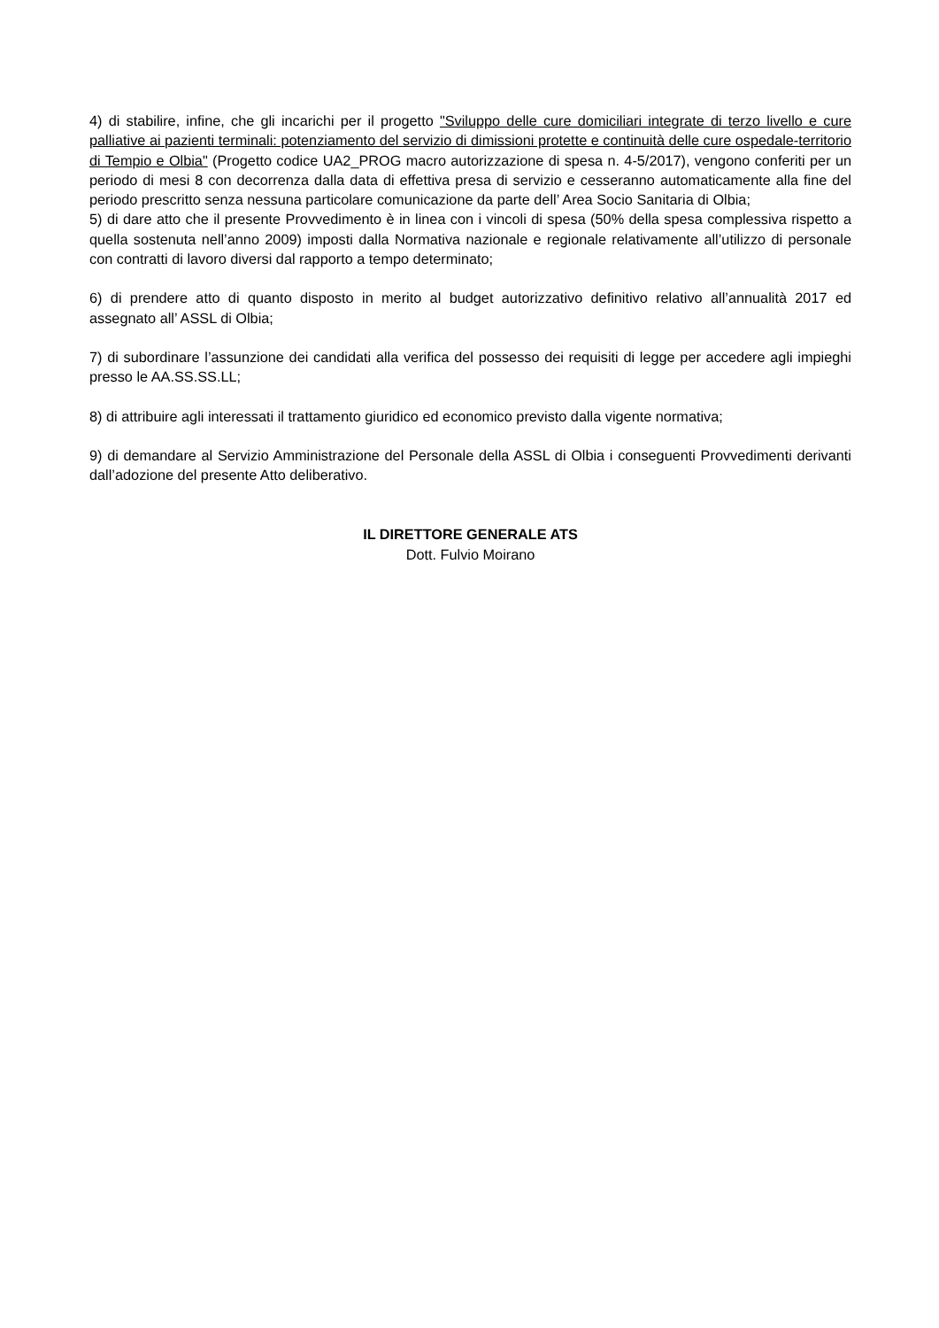4) di stabilire, infine, che gli incarichi per il progetto "Sviluppo delle cure domiciliari integrate di terzo livello e cure palliative ai pazienti terminali: potenziamento del servizio di dimissioni protette e continuità delle cure ospedale-territorio di Tempio e Olbia" (Progetto codice UA2_PROG macro autorizzazione di spesa n. 4-5/2017), vengono conferiti per un periodo di mesi 8 con decorrenza dalla data di effettiva presa di servizio e cesseranno automaticamente alla fine del periodo prescritto senza nessuna particolare comunicazione da parte dell’ Area Socio Sanitaria di Olbia;
5) di dare atto che il presente Provvedimento è in linea con i vincoli di spesa (50% della spesa complessiva rispetto a quella sostenuta nell’anno 2009) imposti dalla Normativa nazionale e regionale relativamente all’utilizzo di personale con contratti di lavoro diversi dal rapporto a tempo determinato;
6) di prendere atto di quanto disposto in merito al budget autorizzativo definitivo relativo all’annualità 2017 ed assegnato all’ ASSL di Olbia;
7) di subordinare l’assunzione dei candidati alla verifica del possesso dei requisiti di legge per accedere agli impieghi presso le AA.SS.SS.LL;
8) di attribuire agli interessati il trattamento giuridico ed economico previsto dalla vigente normativa;
9) di demandare al Servizio Amministrazione del Personale della ASSL di Olbia i conseguenti Provvedimenti derivanti dall’adozione del presente Atto deliberativo.
IL DIRETTORE GENERALE ATS
Dott. Fulvio Moirano